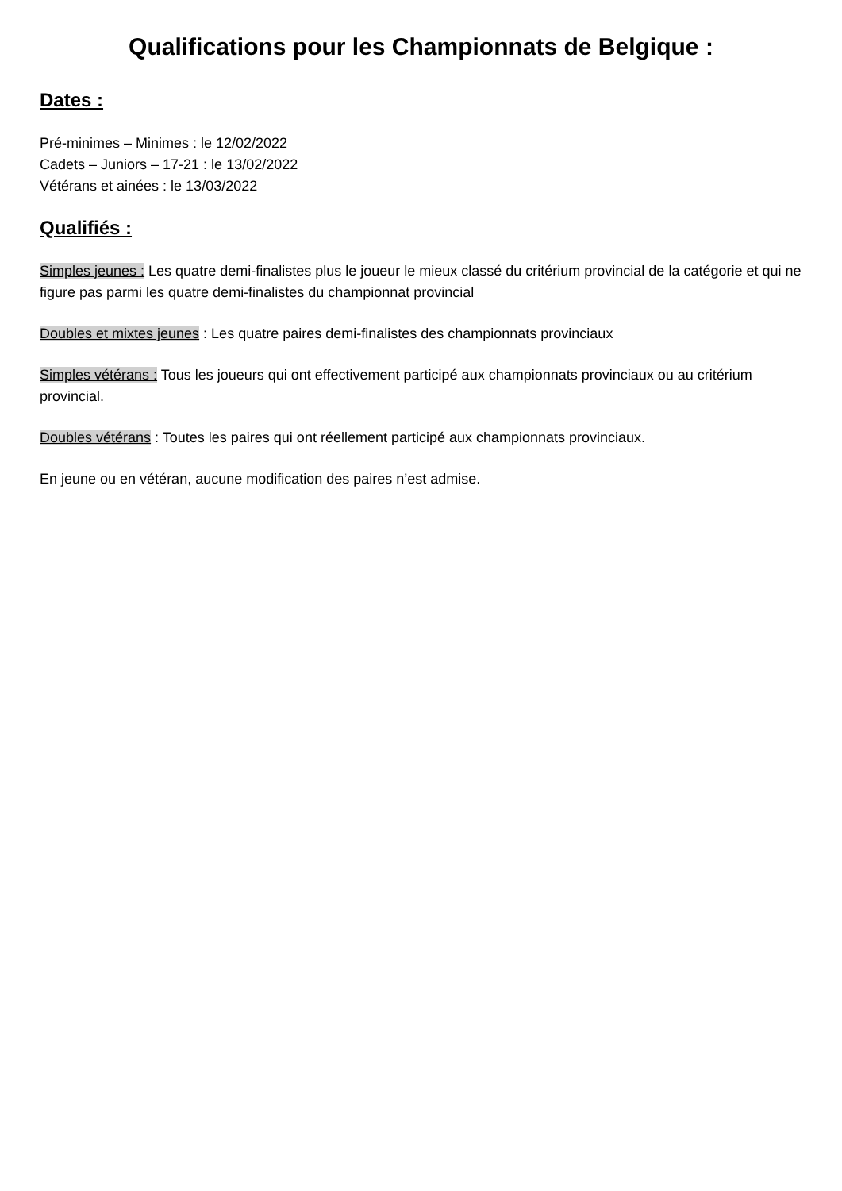Qualifications pour les Championnats de Belgique :
Dates :
Pré-minimes – Minimes : le 12/02/2022
Cadets – Juniors – 17-21 : le 13/02/2022
Vétérans et ainées : le 13/03/2022
Qualifiés :
Simples jeunes : Les quatre demi-finalistes plus le joueur le mieux classé du critérium provincial de la catégorie et qui ne figure pas parmi les quatre demi-finalistes du championnat provincial
Doubles et mixtes jeunes : Les quatre paires demi-finalistes des championnats provinciaux
Simples vétérans : Tous les joueurs qui ont effectivement participé aux championnats provinciaux ou au critérium provincial.
Doubles vétérans : Toutes les paires qui ont réellement participé aux championnats provinciaux.
En jeune ou en vétéran, aucune modification des paires n’est admise.